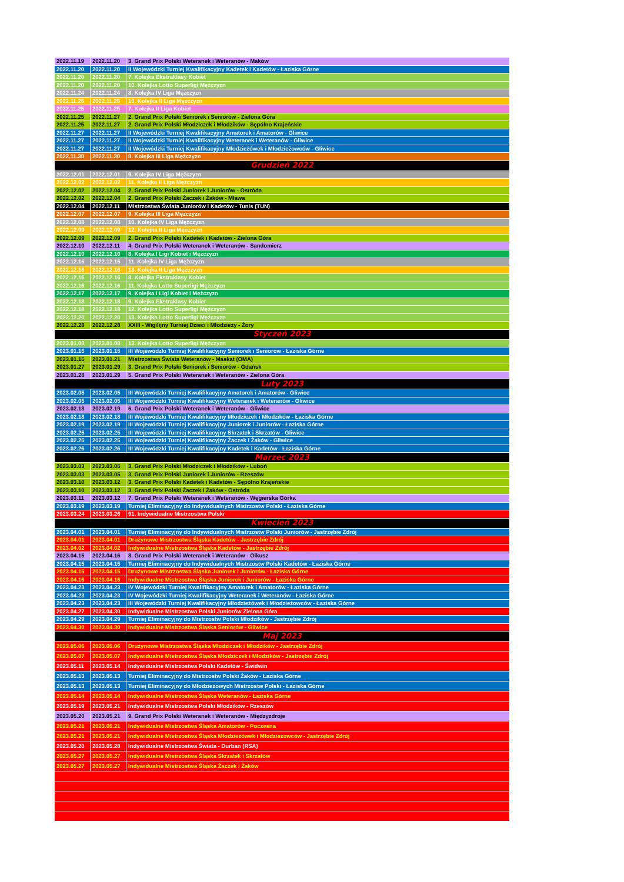| 2022.11.19 | 2022.11.20 | 3. Grand Prix Polski Weteranek i Weteranów - Maków |
| 2022.11.20 | 2022.11.20 | II Wojewódzki Turniej Kwalifikacyjny Kadetek i Kadetów - Łaziska Górne |
| 2022.11.20 | 2022.11.20 | 7. Kolejka Ekstraklasy Kobiet |
| 2022.11.20 | 2022.11.20 | 10. Kolejka Lotto Superligi Mężczyzn |
| 2022.11.24 | 2022.11.24 | 8. Kolejka IV Liga Mężczyzn |
| 2022.11.25 | 2022.11.25 | 10. Kolejka II Liga Mężczyzn |
| 2022.11.25 | 2022.11.25 | 7. Kolejka II Liga Kobiet |
| 2022.11.25 | 2022.11.27 | 2. Grand Prix Polski Seniorek i Seniorów - Zielona Góra |
| 2022.11.25 | 2022.11.27 | 2. Grand Prix Polski Młodziczek i Młodzików - Sępólno Krajeńskie |
| 2022.11.27 | 2022.11.27 | II Wojewódzki Turniej Kwalifikacyjny Amatorek i Amatorów - Gliwice |
| 2022.11.27 | 2022.11.27 | II Wojewódzki Turniej Kwalifikacyjny Weteranek i Weteranów - Gliwice |
| 2022.11.27 | 2022.11.27 | II Wojewódzki Turniej Kwalifikacyjny Młodzieżówek i Młodzieżowców - Gliwice |
| 2022.11.30 | 2022.11.30 | 8. Kolejka III Liga Mężczyzn |
| Grudzień 2022 | | |
| 2022.12.01 | 2022.12.01 | 9. Kolejka IV Liga Mężczyzn |
| 2022.12.02 | 2022.12.02 | 11. Kolejka II Liga Mężczyzn |
| 2022.12.02 | 2022.12.04 | 2. Grand Prix Polski Juniorek i Juniorów - Ostróda |
| 2022.12.02 | 2022.12.04 | 2. Grand Prix Polski Żaczek i Żaków - Mława |
| 2022.12.04 | 2022.12.11 | Mistrzostwa Świata Juniorów i Kadetów - Tunis (TUN) |
| 2022.12.07 | 2022.12.07 | 9. Kolejka III Liga Mężczyzn |
| 2022.12.08 | 2022.12.08 | 10. Kolejka IV Liga Mężczyzn |
| 2022.12.09 | 2022.12.09 | 12. Kolejka II Liga Mężczyzn |
| 2022.12.09 | 2022.12.09 | 2. Grand Prix Polski Kadetek i Kadetów - Zielona Góra |
| 2022.12.10 | 2022.12.11 | 4. Grand Prix Polski Weteranek i Weteranów - Sandomierz |
| 2022.12.10 | 2022.12.10 | 8. Kolejka I Ligi Kobiet i Mężczyzn |
| 2022.12.15 | 2022.12.15 | 11. Kolejka IV Liga Mężczyzn |
| 2022.12.16 | 2022.12.16 | 13. Kolejka II Liga Mężczyzn |
| 2022.12.16 | 2022.12.16 | 8. Kolejka Ekstraklasy Kobiet |
| 2022.12.16 | 2022.12.16 | 11. Kolejka Lotto Superligi Mężczyzn |
| 2022.12.17 | 2022.12.17 | 9. Kolejka I Ligi Kobiet i Mężczyzn |
| 2022.12.18 | 2022.12.18 | 9. Kolejka Ekstraklasy Kobiet |
| 2022.12.18 | 2022.12.18 | 12. Kolejka Lotto Superligi Mężczyzn |
| 2022.12.20 | 2022.12.20 | 13. Kolejka Lotto Superligi Mężczyzn |
| 2022.12.28 | 2022.12.28 | XXIII - Wigilijny Turniej Dzieci i Młodzieży - Żory |
| Styczeń 2023 | | |
| 2023.01.08 | 2023.01.08 | 13. Kolejka Lotto Superligi Mężczyzn |
| 2023.01.15 | 2023.01.15 | III Wojewódzki Turniej Kwalifikacyjny Seniorek i Seniorów - Łaziska Górne |
| 2023.01.15 | 2023.01.21 | Mistrzostwa Świata Weteranów - Maskat (OMA) |
| 2023.01.27 | 2023.01.29 | 3. Grand Prix Polski Seniorek i Seniorów - Gdańsk |
| 2023.01.28 | 2023.01.29 | 5. Grand Prix Polski Weteranek i Weteranów - Zielona Góra |
| Luty 2023 | | |
| 2023.02.05 | 2023.02.05 | III Wojewódzki Turniej Kwalifikacyjny Amatorek i Amatorów - Gliwice |
| 2023.02.05 | 2023.02.05 | III Wojewódzki Turniej Kwalifikacyjny Weteranek i Weteranów - Gliwice |
| 2023.02.18 | 2023.02.19 | 6. Grand Prix Polski Weteranek i Weteranów - Gliwice |
| 2023.02.18 | 2023.02.18 | III Wojewódzki Turniej Kwalifikacyjny Młodziczek i Młodzików - Łaziska Górne |
| 2023.02.19 | 2023.02.19 | III Wojewódzki Turniej Kwalifikacyjny Juniorek i Juniorów - Łaziska Górne |
| 2023.02.25 | 2023.02.25 | III Wojewódzki Turniej Kwalifikacyjny Skrzatek i Skrzatów - Gliwice |
| 2023.02.25 | 2023.02.25 | III Wojewódzki Turniej Kwalifikacyjny Żaczek i Żaków - Gliwice |
| 2023.02.26 | 2023.02.26 | III Wojewódzki Turniej Kwalifikacyjny Kadetek i Kadetów - Łaziska Górne |
| Marzec 2023 | | |
| 2023.03.03 | 2023.03.05 | 3. Grand Prix Polski Młodziczek i Młodzików - Luboń |
| 2023.03.03 | 2023.03.05 | 3. Grand Prix Polski Juniorek i Juniorów - Rzeszów |
| 2023.03.10 | 2023.03.12 | 3. Grand Prix Polski Kadetek i Kadetów - Sępólno Krajeńskie |
| 2023.03.10 | 2023.03.12 | 3. Grand Prix Polski Żaczek i Żaków - Ostróda |
| 2023.03.11 | 2023.03.12 | 7. Grand Prix Polski Weteranek i Weteranów - Węgierska Górka |
| 2023.03.19 | 2023.03.19 | Turniej Eliminacyjny do Indywidualnych Mistrzostw Polski - Łaziska Górne |
| 2023.03.24 | 2023.03.26 | 91. Indywidualne Mistrzostwa Polski |
| Kwiecień 2023 | | |
| 2023.04.01 | 2023.04.01 | Turniej Eliminacyjny do Indywidualnych Mistrzostw Polski Juniorów - Jastrzębie Zdrój |
| 2023.04.01 | 2023.04.01 | Drużynowe Mistrzostwa Śląska Kadetów - Jastrzębie Zdrój |
| 2023.04.02 | 2023.04.02 | Indywidualne Mistrzostwa Śląska Kadetów - Jastrzębie Zdrój |
| 2023.04.15 | 2023.04.16 | 8. Grand Prix Polski Weteranek i Weteranów - Olkusz |
| 2023.04.15 | 2023.04.15 | Turniej Eliminacyjny do Indywidualnych Mistrzostw Polski Kadetów - Łaziska Górne |
| 2023.04.15 | 2023.04.15 | Drużynowe Mistrzostwa Śląska Juniorek i Juniorów - Łaziska Górne |
| 2023.04.16 | 2023.04.16 | Indywidualne Mistrzostwa Śląska Juniorek i Juniorów - Łaziska Górne |
| 2023.04.23 | 2023.04.23 | IV Wojewódzki Turniej Kwalifikacyjny Amatorek i Amatorów - Łaziska Górne |
| 2023.04.23 | 2023.04.23 | IV Wojewódzki Turniej Kwalifikacyjny Weteranek i Weteranów - Łaziska Górne |
| 2023.04.23 | 2023.04.23 | III Wojewódzki Turniej Kwalifikacyjny Młodzieżówek i Młodzieżowców - Łaziska Górne |
| 2023.04.27 | 2023.04.30 | Indywidualne Mistrzostwa Polski Juniorów Zielona Góra |
| 2023.04.29 | 2023.04.29 | Turniej Eliminacyjny do Mistrzostw Polski Młodzików - Jastrzębie Zdrój |
| 2023.04.30 | 2023.04.30 | Indywidualne Mistrzostwa Śląska Seniorów - Gliwice |
| Maj 2023 | | |
| 2023.05.06 | 2023.05.06 | Drużynowe Mistrzostwa Śląska Młodziczek i Młodzików - Jastrzębie Zdrój |
| 2023.05.07 | 2023.05.07 | Indywidualne Mistrzostwa Śląska Młodziczek i Młodzików - Jastrzębie Zdrój |
| 2023.05.11 | 2023.05.14 | Indywidualne Mistrzostwa Polski Kadetów - Świdwin |
| 2023.05.13 | 2023.05.13 | Turniej Eliminacyjny do Mistrzostw Polski Żaków - Łaziska Górne |
| 2023.05.13 | 2023.05.13 | Turniej Eliminacyjny do Młodzieżowych Mistrzostw Polski - Łaziska Górne |
| 2023.05.14 | 2023.05.14 | Indywidualne Mistrzostwa Śląska Weteranów - Łaziska Górne |
| 2023.05.19 | 2023.05.21 | Indywidualne Mistrzostwa Polski Młodzików - Rzeszów |
| 2023.05.20 | 2023.05.21 | 9. Grand Prix Polski Weteranek i Weteranów - Międzyzdroje |
| 2023.05.21 | 2023.05.21 | Indywidualne Mistrzostwa Śląska Amatorów - Poczesna |
| 2023.05.21 | 2023.05.21 | Indywidualne Mistrzostwa Śląska Młodzieżówek i Młodzieżowców - Jastrzębie Zdrój |
| 2023.05.20 | 2023.05.28 | Indywidualne Mistrzostwa Świata - Durban (RSA) |
| 2023.05.27 | 2023.05.27 | Indywidualne Mistrzostwa Śląska Skrzatek i Skrzatów |
| 2023.05.27 | 2023.05.27 | Indywidualne Mistrzostwa Śląska Żaczek i Żaków |